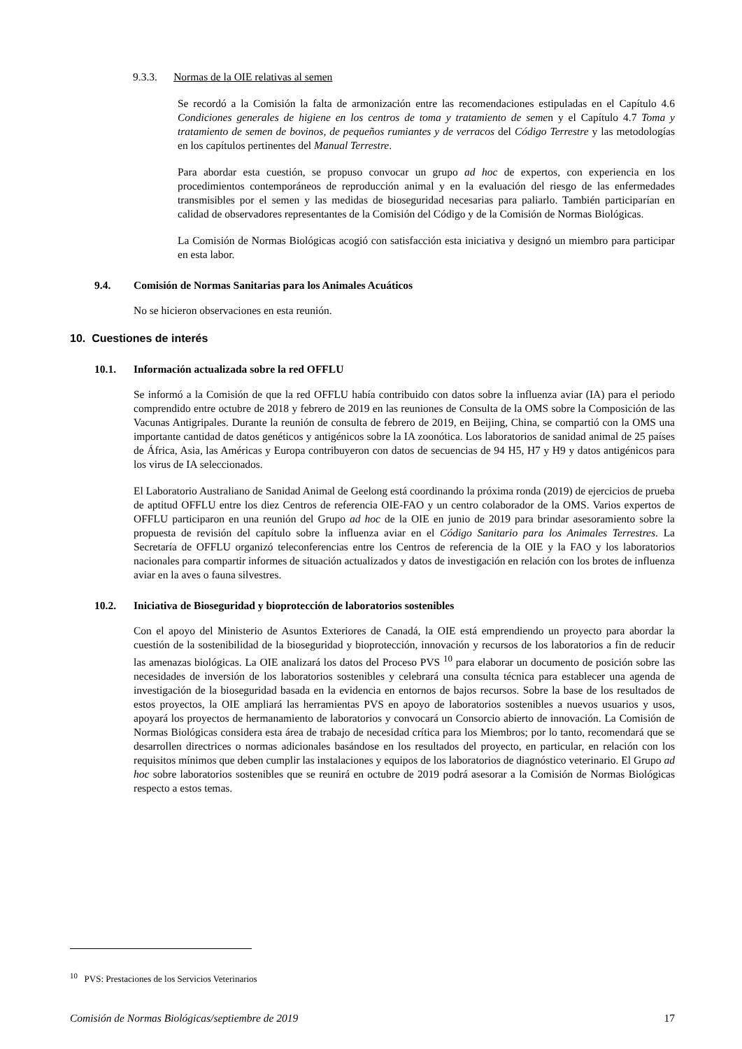9.3.3. Normas de la OIE relativas al semen
Se recordó a la Comisión la falta de armonización entre las recomendaciones estipuladas en el Capítulo 4.6 Condiciones generales de higiene en los centros de toma y tratamiento de semen y el Capítulo 4.7 Toma y tratamiento de semen de bovinos, de pequeños rumiantes y de verracos del Código Terrestre y las metodologías en los capítulos pertinentes del Manual Terrestre.
Para abordar esta cuestión, se propuso convocar un grupo ad hoc de expertos, con experiencia en los procedimientos contemporáneos de reproducción animal y en la evaluación del riesgo de las enfermedades transmisibles por el semen y las medidas de bioseguridad necesarias para paliarlo. También participarían en calidad de observadores representantes de la Comisión del Código y de la Comisión de Normas Biológicas.
La Comisión de Normas Biológicas acogió con satisfacción esta iniciativa y designó un miembro para participar en esta labor.
9.4. Comisión de Normas Sanitarias para los Animales Acuáticos
No se hicieron observaciones en esta reunión.
10. Cuestiones de interés
10.1. Información actualizada sobre la red OFFLU
Se informó a la Comisión de que la red OFFLU había contribuido con datos sobre la influenza aviar (IA) para el periodo comprendido entre octubre de 2018 y febrero de 2019 en las reuniones de Consulta de la OMS sobre la Composición de las Vacunas Antigripales. Durante la reunión de consulta de febrero de 2019, en Beijing, China, se compartió con la OMS una importante cantidad de datos genéticos y antigénicos sobre la IA zoonótica. Los laboratorios de sanidad animal de 25 países de África, Asia, las Américas y Europa contribuyeron con datos de secuencias de 94 H5, H7 y H9 y datos antigénicos para los virus de IA seleccionados.
El Laboratorio Australiano de Sanidad Animal de Geelong está coordinando la próxima ronda (2019) de ejercicios de prueba de aptitud OFFLU entre los diez Centros de referencia OIE-FAO y un centro colaborador de la OMS. Varios expertos de OFFLU participaron en una reunión del Grupo ad hoc de la OIE en junio de 2019 para brindar asesoramiento sobre la propuesta de revisión del capítulo sobre la influenza aviar en el Código Sanitario para los Animales Terrestres. La Secretaría de OFFLU organizó teleconferencias entre los Centros de referencia de la OIE y la FAO y los laboratorios nacionales para compartir informes de situación actualizados y datos de investigación en relación con los brotes de influenza aviar en la aves o fauna silvestres.
10.2. Iniciativa de Bioseguridad y bioprotección de laboratorios sostenibles
Con el apoyo del Ministerio de Asuntos Exteriores de Canadá, la OIE está emprendiendo un proyecto para abordar la cuestión de la sostenibilidad de la bioseguridad y bioprotección, innovación y recursos de los laboratorios a fin de reducir las amenazas biológicas. La OIE analizará los datos del Proceso PVS <sup>10</sup> para elaborar un documento de posición sobre las necesidades de inversión de los laboratorios sostenibles y celebrará una consulta técnica para establecer una agenda de investigación de la bioseguridad basada en la evidencia en entornos de bajos recursos. Sobre la base de los resultados de estos proyectos, la OIE ampliará las herramientas PVS en apoyo de laboratorios sostenibles a nuevos usuarios y usos, apoyará los proyectos de hermanamiento de laboratorios y convocará un Consorcio abierto de innovación. La Comisión de Normas Biológicas considera esta área de trabajo de necesidad crítica para los Miembros; por lo tanto, recomendará que se desarrollen directrices o normas adicionales basándose en los resultados del proyecto, en particular, en relación con los requisitos mínimos que deben cumplir las instalaciones y equipos de los laboratorios de diagnóstico veterinario. El Grupo ad hoc sobre laboratorios sostenibles que se reunirá en octubre de 2019 podrá asesorar a la Comisión de Normas Biológicas respecto a estos temas.
<sup>10</sup> PVS: Prestaciones de los Servicios Veterinarios
Comisión de Normas Biológicas/septiembre de 2019 17